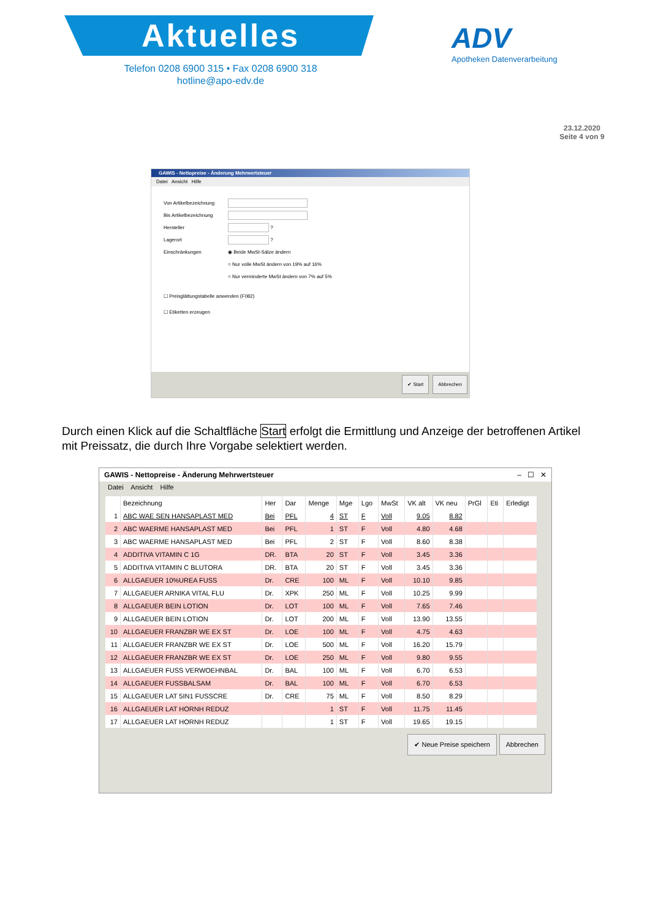Aktuelles
Telefon 0208 6900 315 • Fax 0208 6900 318
hotline@apo-edv.de
ADV
Apotheken Datenverarbeitung
23.12.2020
Seite 4 von 9
GAWIS - Nettopreise - Änderung Mehrwertsteuer
Datei Ansicht Hilfe
Von Artikelbezeichnung
Bis Artikelbezeichnung
Hersteller ?
Lagerort ?
Einschränkungen ◉ Beide MwSt-Sätze ändern
○ Nur volle MwSt ändern von 19% auf 16%
○ Nur verminderte MwSt ändern von 7% auf 5%
☐ Preisglättungstabelle anwenden (F082)
☐ Etiketten erzeugen
Abbrechen ✔ Start
Durch einen Klick auf die Schaltfläche Start erfolgt die Ermittlung und Anzeige der betroffenen Artikel mit Preissatz, die durch Ihre Vorgabe selektiert werden.
GAWIS - Nettopreise - Änderung Mehrwertsteuer – ☐ ✕
Datei Ansicht Hilfe
| | Bezeichnung | Her | Dar | Menge | Mge | Lgo | MwSt | VK alt | VK neu | PrGl | Eti | Erledigt |
| --- | --- | --- | --- | --- | --- | --- | --- | --- | --- | --- | --- | --- |
| 1 | ABC WAE SEN HANSAPLAST MED | Bei | PFL | 4 | ST | F | Voll | 9.05 | 8.82 | | | |
| 2 | ABC WAERME HANSAPLAST MED | Bei | PFL | 1 | ST | F | Voll | 4.80 | 4.68 | | | |
| 3 | ABC WAERME HANSAPLAST MED | Bei | PFL | 2 | ST | F | Voll | 8.60 | 8.38 | | | |
| 4 | ADDITIVA VITAMIN C 1G | DR. | BTA | 20 | ST | F | Voll | 3.45 | 3.36 | | | |
| 5 | ADDITIVA VITAMIN C BLUTORA | DR. | BTA | 20 | ST | F | Voll | 3.45 | 3.36 | | | |
| 6 | ALLGAEUER 10%UREA FUSS | Dr. | CRE | 100 | ML | F | Voll | 10.10 | 9.85 | | | |
| 7 | ALLGAEUER ARNIKA VITAL FLU | Dr. | XPK | 250 | ML | F | Voll | 10.25 | 9.99 | | | |
| 8 | ALLGAEUER BEIN LOTION | Dr. | LOT | 100 | ML | F | Voll | 7.65 | 7.46 | | | |
| 9 | ALLGAEUER BEIN LOTION | Dr. | LOT | 200 | ML | F | Voll | 13.90 | 13.55 | | | |
| 10 | ALLGAEUER FRANZBR WE EX ST | Dr. | LOE | 100 | ML | F | Voll | 4.75 | 4.63 | | | |
| 11 | ALLGAEUER FRANZBR WE EX ST | Dr. | LOE | 500 | ML | F | Voll | 16.20 | 15.79 | | | |
| 12 | ALLGAEUER FRANZBR WE EX ST | Dr. | LOE | 250 | ML | F | Voll | 9.80 | 9.55 | | | |
| 13 | ALLGAEUER FUSS VERWOEHNBAL | Dr. | BAL | 100 | ML | F | Voll | 6.70 | 6.53 | | | |
| 14 | ALLGAEUER FUSSBALSAM | Dr. | BAL | 100 | ML | F | Voll | 6.70 | 6.53 | | | |
| 15 | ALLGAEUER LAT 5IN1 FUSSCRE | Dr. | CRE | 75 | ML | F | Voll | 8.50 | 8.29 | | | |
| 16 | ALLGAEUER LAT HORNH REDUZ | | | 1 | ST | F | Voll | 11.75 | 11.45 | | | |
| 17 | ALLGAEUER LAT HORNH REDUZ | | | 1 | ST | F | Voll | 19.65 | 19.15 | | | |
✔ Neue Preise speichern Abbrechen